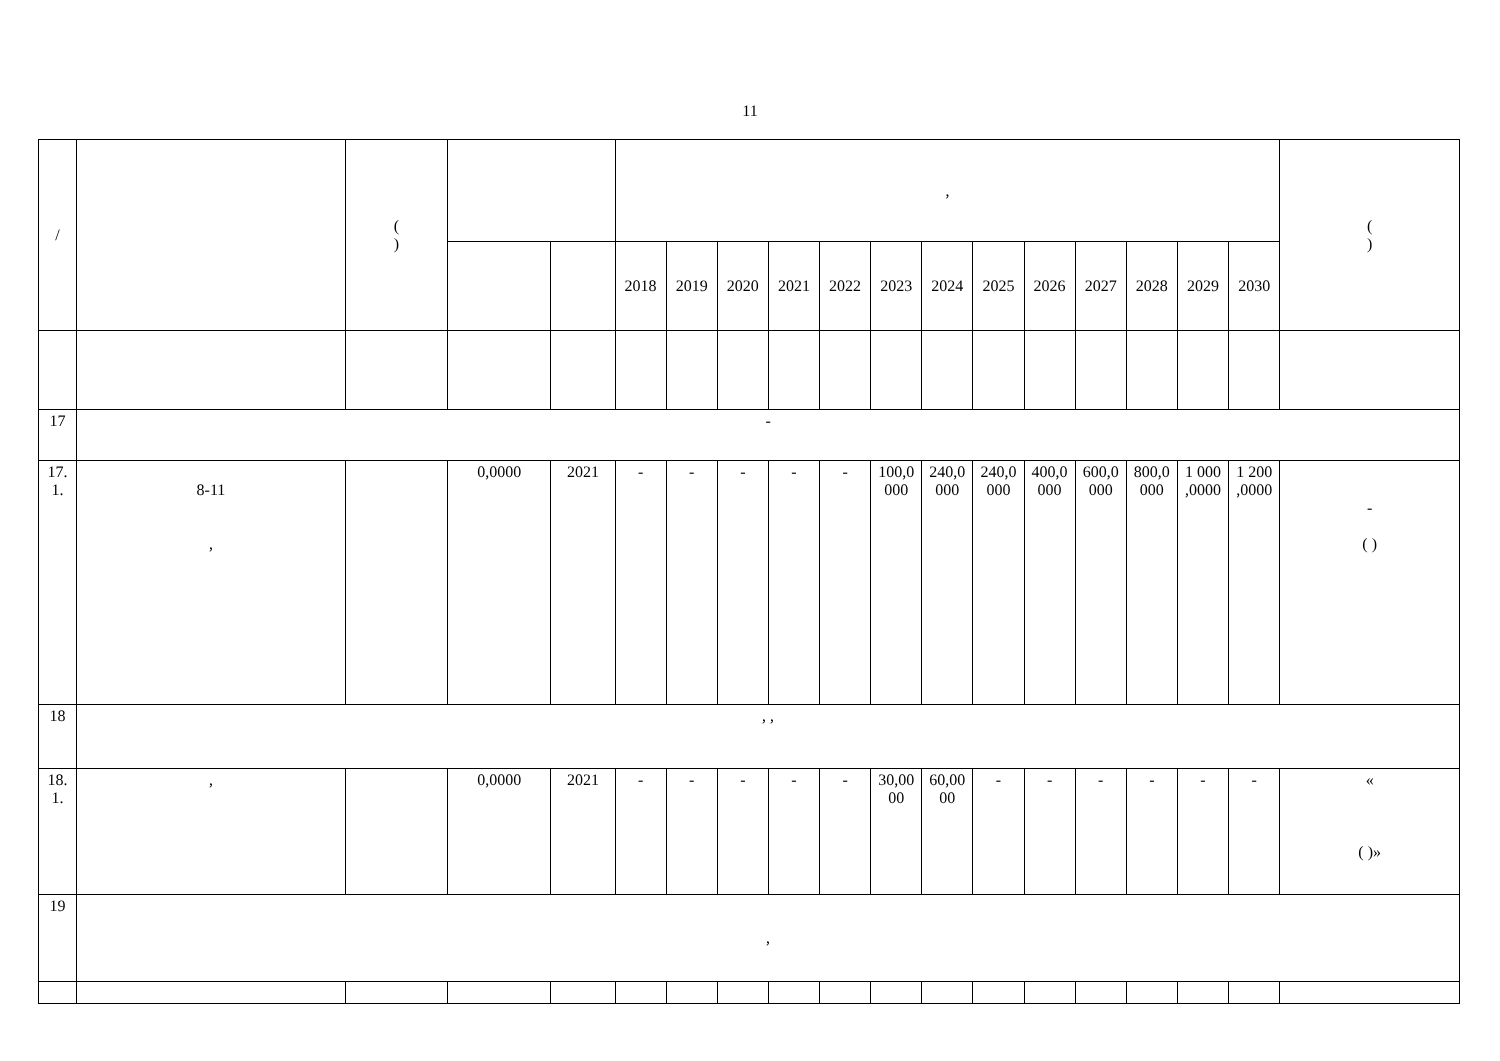11
| / | | ( ) | | | , | | | | | | | | | | | | | ( ) |
| --- | --- | --- | --- | --- | --- | --- | --- | --- | --- | --- | --- | --- | --- | --- | --- | --- | --- | --- |
| | | | | | 2018 | 2019 | 2020 | 2021 | 2022 | 2023 | 2024 | 2025 | 2026 | 2027 | 2028 | 2029 | 2030 | |
| 17 | - | | | | | | | | | | | | | | | | | |
| 17. 1. | 8-11 , | | 0,0000 | 2021 | - | - | - | - | - | 100,0 000 | 240,0 000 | 240,0 000 | 400,0 000 | 600,0 000 | 800,0 000 | 1 000 ,0000 | 1 200 ,0000 | - ( ) |
| 18 | , , | | | | | | | | | | | | | | | | | |
| 18. 1. | , | | 0,0000 | 2021 | - | - | - | - | - | 30,00 00 | 60,00 00 | - | - | - | - | - | - | « ( )» |
| 19 | , | | | | | | | | | | | | | | | | | |